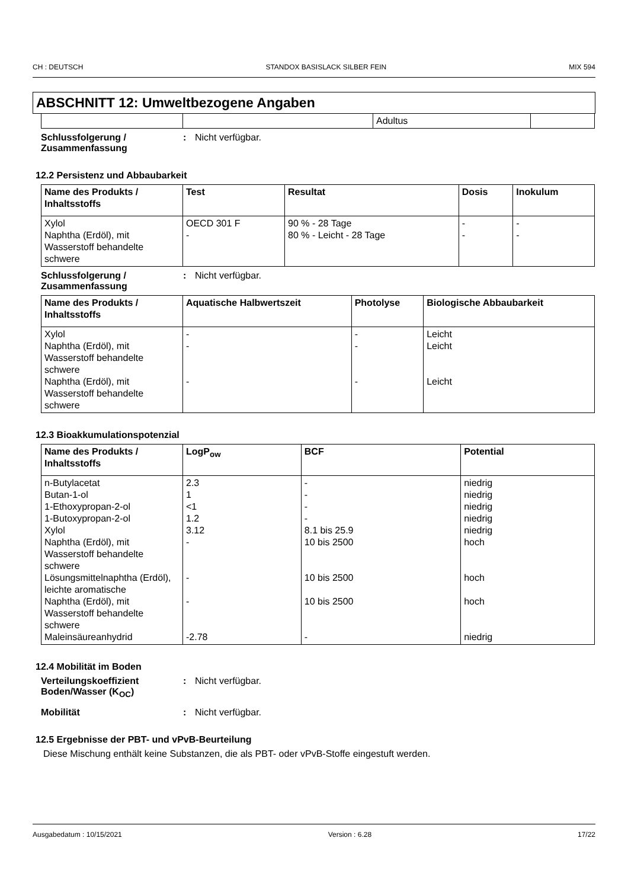CH : DEUTSCH STANDOX BASISLACK SILBER FEIN MIX 594
ABSCHNITT 12: Umweltbezogene Angaben
| | | Adultus | |
Schlussfolgerung / Zusammenfassung
: Nicht verfügbar.
12.2 Persistenz und Abbaubarkeit
| Name des Produkts / Inhaltsstoffs | Test | Resultat | Dosis | Inokulum |
| --- | --- | --- | --- | --- |
| Xylol Naphtha (Erdöl), mit Wasserstoff behandelte schwere | OECD 301 F - | 90 % - 28 Tage 80 % - Leicht - 28 Tage | - - | - - |
Schlussfolgerung / Zusammenfassung
: Nicht verfügbar.
| Name des Produkts / Inhaltsstoffs | Aquatische Halbwertszeit | Photolyse | Biologische Abbaubarkeit |
| --- | --- | --- | --- |
| Xylol Naphtha (Erdöl), mit Wasserstoff behandelte schwere Naphtha (Erdöl), mit Wasserstoff behandelte schwere | - - - | - - - | Leicht Leicht Leicht |
12.3 Bioakkumulationspotenzial
| Name des Produkts / Inhaltsstoffs | LogP<sub>ow</sub> | BCF | Potential |
| --- | --- | --- | --- |
| n-Butylacetat Butan-1-ol 1-Ethoxypropan-2-ol 1-Butoxypropan-2-ol Xylol Naphtha (Erdöl), mit Wasserstoff behandelte schwere Lösungsmittelnaphtha (Erdöl), leichte aromatische Naphtha (Erdöl), mit Wasserstoff behandelte schwere Maleinsäureanhydrid | 2.3 1 <1 1.2 3.12 - - - -2.78 | - - - - 8.1 bis 25.9 10 bis 2500 10 bis 2500 10 bis 2500 - | niedrig niedrig niedrig niedrig niedrig hoch hoch hoch niedrig |
12.4 Mobilität im Boden
Verteilungskoeffizient Boden/Wasser (K<sub>OC</sub>)
: Nicht verfügbar.
Mobilität : Nicht verfügbar.
12.5 Ergebnisse der PBT- und vPvB-Beurteilung
Diese Mischung enthält keine Substanzen, die als PBT- oder vPvB-Stoffe eingestuft werden.
Ausgabedatum : 10/15/2021 Version : 6.28 17/22